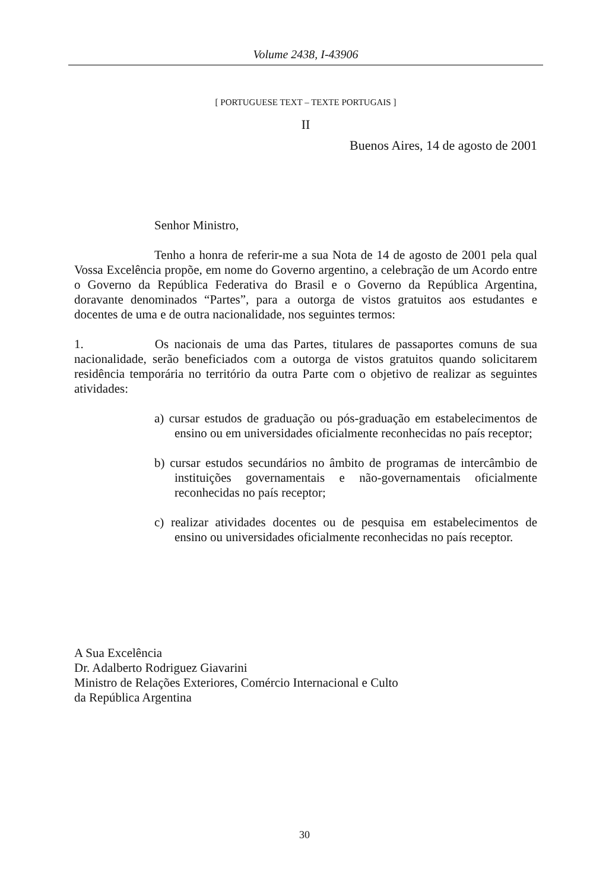Volume 2438, I-43906
[ PORTUGUESE TEXT – TEXTE PORTUGAIS ]
II
Buenos Aires, 14 de agosto de 2001
Senhor Ministro,
Tenho a honra de referir-me a sua Nota de 14 de agosto de 2001 pela qual Vossa Excelência propõe, em nome do Governo argentino, a celebração de um Acordo entre o Governo da República Federativa do Brasil e o Governo da República Argentina, doravante denominados “Partes”, para a outorga de vistos gratuitos aos estudantes e docentes de uma e de outra nacionalidade, nos seguintes termos:
1. Os nacionais de uma das Partes, titulares de passaportes comuns de sua nacionalidade, serão beneficiados com a outorga de vistos gratuitos quando solicitarem residência temporária no território da outra Parte com o objetivo de realizar as seguintes atividades:
a) cursar estudos de graduação ou pós-graduação em estabelecimentos de ensino ou em universidades oficialmente reconhecidas no país receptor;
b) cursar estudos secundários no âmbito de programas de intercâmbio de instituições governamentais e não-governamentais oficialmente reconhecidas no país receptor;
c) realizar atividades docentes ou de pesquisa em estabelecimentos de ensino ou universidades oficialmente reconhecidas no país receptor.
A Sua Excelência
Dr. Adalberto Rodriguez Giavarini
Ministro de Relações Exteriores, Comércio Internacional e Culto
da República Argentina
30